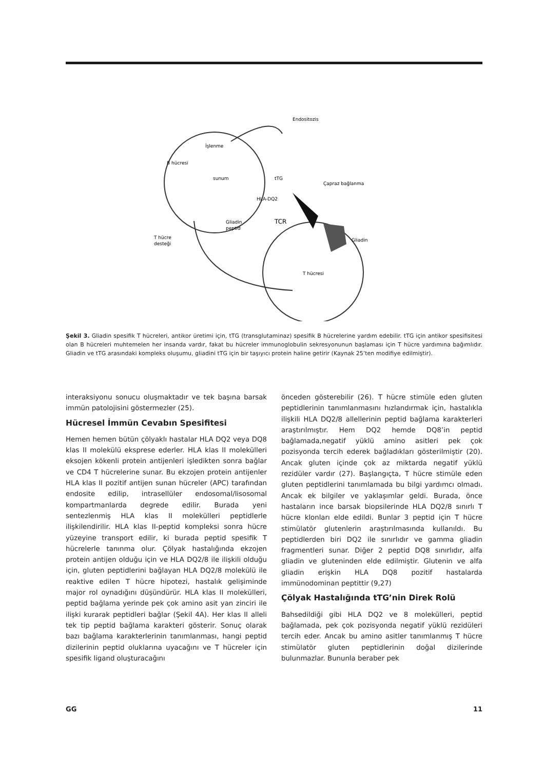Endositozis
İşlenme
B hücresi
sunum
tTG
Çapraz bağlanma
HLA-DQ2
Gliadin
Gliadin
peptid
TCR
T hücre
desteği
T hücresi
Şekil 3. Gliadin spesifik T hücreleri, antikor üretimi için, tTG (transglutaminaz) spesifik B hücrelerine yardım edebilir. tTG için antikor spesifisitesi olan B hücreleri muhtemelen her insanda vardır, fakat bu hücreler immunoglobulin sekresyonunun başlaması için T hücre yardımına bağımlıdır. Gliadin ve tTG arasındaki kompleks oluşumu, gliadini tTG için bir taşıyıcı protein haline getirir (Kaynak 25’ten modifiye edilmiştir).
interaksiyonu sonucu oluşmaktadır ve tek başına barsak immün patolojisini göstermezler (25).
Hücresel İmmün Cevabın Spesifitesi
Hemen hemen bütün çölyaklı hastalar HLA DQ2 veya DQ8 klas II molekülü eksprese ederler. HLA klas II molekülleri eksojen kökenli protein antijenleri işledikten sonra bağlar ve CD4 T hücrelerine sunar. Bu ekzojen protein antijenler HLA klas II pozitif antijen sunan hücreler (APC) tarafından endosite edilip, intrasellüler endosomal/lisosomal kompartmanlarda degrede edilir. Burada yeni sentezlenmiş HLA klas II molekülleri peptidlerle ilişkilendirilir. HLA klas II-peptid kompleksi sonra hücre yüzeyine transport edilir, ki burada peptid spesifik T hücrelerle tanınma olur. Çölyak hastalığında ekzojen protein antijen olduğu için ve HLA DQ2/8 ile ilişkili olduğu için, gluten peptidlerini bağlayan HLA DQ2/8 molekülü ile reaktive edilen T hücre hipotezi, hastalık gelişiminde major rol oynadığını düşündürür. HLA klas II molekülleri, peptid bağlama yerinde pek çok amino asit yan zinciri ile ilişki kurarak peptidleri bağlar (Şekil 4A). Her klas II alleli tek tip peptid bağlama karakteri gösterir. Sonuç olarak bazı bağlama karakterlerinin tanımlanması, hangi peptid dizilerinin peptid oluklarına uyacağını ve T hücreler için spesifik ligand oluşturacağını
önceden gösterebilir (26). T hücre stimüle eden gluten peptidlerinin tanımlanmasını hızlandırmak için, hastalıkla ilişkili HLA DQ2/8 allellerinin peptid bağlama karakterleri araştırılmıştır. Hem DQ2 hemde DQ8’in peptid bağlamada,negatif yüklü amino asitleri pek çok pozisyonda tercih ederek bağladıkları gösterilmiştir (20). Ancak gluten içinde çok az miktarda negatif yüklü rezidüler vardır (27). Başlangıçta, T hücre stimüle eden gluten peptidlerini tanımlamada bu bilgi yardımcı olmadı. Ancak ek bilgiler ve yaklaşımlar geldi. Burada, önce hastaların ince barsak biopsilerinde HLA DQ2/8 sınırlı T hücre klonları elde edildi. Bunlar 3 peptid için T hücre stimülatör glutenlerin araştırılmasında kullanıldı. Bu peptidlerden biri DQ2 ile sınırlıdır ve gamma gliadin fragmentleri sunar. Diğer 2 peptid DQ8 sınırlıdır, alfa gliadin ve glutenin­den elde edilmiştir. Glutenin ve alfa gliadin erişkin HLA DQ8 pozitif hastalarda immünodominan peptittir (9,27)
Çölyak Hastalığında tTG’nin Direk Rolü
Bahsedildiği gibi HLA DQ2 ve 8 molekülleri, peptid bağlamada, pek çok pozisyonda negatif yüklü rezidüleri tercih eder. Ancak bu amino asitler tanımlanmış T hücre stimülatör gluten peptidlerinin doğal dizilerinde bulunmazlar. Bununla beraber pek
GG 11